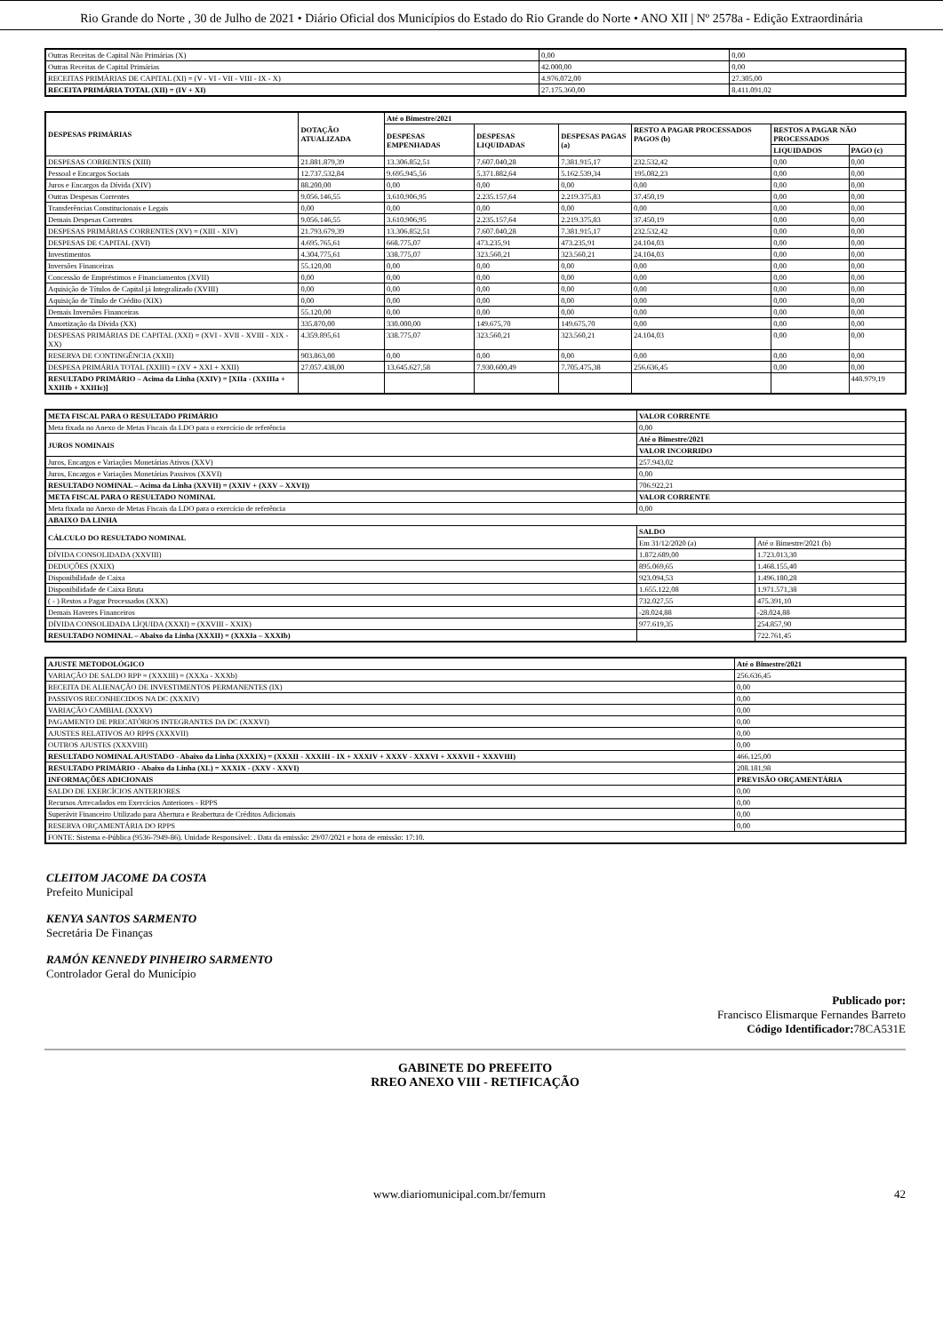Rio Grande do Norte , 30 de Julho de 2021 • Diário Oficial dos Municípios do Estado do Rio Grande do Norte • ANO XII | Nº 2578a - Edição Extraordinária
| Outras Receitas de Capital Não Primárias (X) | 0,00 | 0,00 |
| Outras Receitas de Capital Primárias | 42.000,00 | 0,00 |
| RECEITAS PRIMÁRIAS DE CAPITAL (XI) = (V - VI - VII - VIII - IX - X) | 4.976.072,00 | 27.305,00 |
| RECEITA PRIMÁRIA TOTAL (XII) = (IV + XI) | 27.175.360,00 | 8.411.091,02 |
| DESPESAS PRIMÁRIAS | DOTAÇÃO ATUALIZADA | Até o Bimestre/2021 | | | | | |
| --- | --- | --- | --- | --- | --- | --- | --- |
| | | DESPESAS EMPENHADAS | DESPESAS LIQUIDADAS | DESPESAS PAGAS (a) | RESTO A PAGAR PROCESSADOS PAGOS (b) | RESTOS A PAGAR NÃO PROCESSADOS | |
| | | | | | | LIQUIDADOS | PAGO (c) |
| DESPESAS CORRENTES (XIII) | 21.881.879,39 | 13.306.852,51 | 7.607.040,28 | 7.381.915,17 | 232.532,42 | 0,00 | 0,00 |
| Pessoal e Encargos Sociais | 12.737.532,84 | 9.695.945,56 | 5.371.882,64 | 5.162.539,34 | 195.082,23 | 0,00 | 0,00 |
| Juros e Encargos da Dívida (XIV) | 88.200,00 | 0,00 | 0,00 | 0,00 | 0,00 | 0,00 | 0,00 |
| Outras Despesas Correntes | 9.056.146,55 | 3.610.906,95 | 2.235.157,64 | 2.219.375,83 | 37.450,19 | 0,00 | 0,00 |
| Transferências Constitucionais e Legais | 0,00 | 0,00 | 0,00 | 0,00 | 0,00 | 0,00 | 0,00 |
| Demais Despesas Correntes | 9.056.146,55 | 3.610.906,95 | 2.235.157,64 | 2.219.375,83 | 37.450,19 | 0,00 | 0,00 |
| DESPESAS PRIMÁRIAS CORRENTES (XV) = (XIII - XIV) | 21.793.679,39 | 13.306.852,51 | 7.607.040,28 | 7.381.915,17 | 232.532,42 | 0,00 | 0,00 |
| DESPESAS DE CAPITAL (XVI) | 4.695.765,61 | 668.775,07 | 473.235,91 | 473.235,91 | 24.104,03 | 0,00 | 0,00 |
| Investimentos | 4.304.775,61 | 338.775,07 | 323.560,21 | 323.560,21 | 24.104,03 | 0,00 | 0,00 |
| Inversões Financeiras | 55.120,00 | 0,00 | 0,00 | 0,00 | 0,00 | 0,00 | 0,00 |
| Concessão de Empréstimos e Financiamentos (XVII) | 0,00 | 0,00 | 0,00 | 0,00 | 0,00 | 0,00 | 0,00 |
| Aquisição de Títulos de Capital já Integralizado (XVIII) | 0,00 | 0,00 | 0,00 | 0,00 | 0,00 | 0,00 | 0,00 |
| Aquisição de Título de Crédito (XIX) | 0,00 | 0,00 | 0,00 | 0,00 | 0,00 | 0,00 | 0,00 |
| Demais Inversões Financeiras | 55.120,00 | 0,00 | 0,00 | 0,00 | 0,00 | 0,00 | 0,00 |
| Amortização da Dívida (XX) | 335.870,00 | 330.000,00 | 149.675,70 | 149.675,70 | 0,00 | 0,00 | 0,00 |
| DESPESAS PRIMÁRIAS DE CAPITAL (XXI) = (XVI - XVII - XVIII - XIX - XX) | 4.359.895,61 | 338.775,07 | 323.560,21 | 323.560,21 | 24.104,03 | 0,00 | 0,00 |
| RESERVA DE CONTINGÊNCIA (XXII) | 903.863,00 | 0,00 | 0,00 | 0,00 | 0,00 | 0,00 | 0,00 |
| DESPESA PRIMÁRIA TOTAL (XXIII) = (XV + XXI + XXII) | 27.057.438,00 | 13.645.627,58 | 7.930.600,49 | 7.705.475,38 | 256.636,45 | 0,00 | 0,00 |
| RESULTADO PRIMÁRIO – Acima da Linha (XXIV) = [XIIa - (XXIIIa + XXIIIb + XXIIIc)] | | | | | | | 448.979,19 |
| META FISCAL PARA O RESULTADO PRIMÁRIO | VALOR CORRENTE | |
| --- | --- | --- |
| Meta fixada no Anexo de Metas Fiscais da LDO para o exercício de referência | 0,00 | |
| JUROS NOMINAIS | Até o Bimestre/2021 | |
| | VALOR INCORRIDO | |
| Juros, Encargos e Variações Monetárias Ativos (XXV) | 257.943,02 | |
| Juros, Encargos e Variações Monetárias Passivos (XXVI) | 0,00 | |
| RESULTADO NOMINAL – Acima da Linha (XXVII) = (XXIV + (XXV – XXVI)) | 706.922,21 | |
| META FISCAL PARA O RESULTADO NOMINAL | VALOR CORRENTE | |
| Meta fixada no Anexo de Metas Fiscais da LDO para o exercício de referência | 0,00 | |
| ABAIXO DA LINHA | | |
| CÁLCULO DO RESULTADO NOMINAL | SALDO | |
| | Em 31/12/2020 (a) | Até o Bimestre/2021 (b) |
| DÍVIDA CONSOLIDADA (XXVIII) | 1.872.689,00 | 1.723.013,30 |
| DEDUÇÕES (XXIX) | 895.069,65 | 1.468.155,40 |
| Disponibilidade de Caixa | 923.094,53 | 1.496.180,28 |
| Disponibilidade de Caixa Bruta | 1.655.122,08 | 1.971.571,38 |
| ( - ) Restos a Pagar Processados (XXX) | 732.027,55 | 475.391,10 |
| Demais Haveres Financeiros | -28.024,88 | -28.024,88 |
| DÍVIDA CONSOLIDADA LÍQUIDA (XXXI) = (XXVIII - XXIX) | 977.619,35 | 254.857,90 |
| RESULTADO NOMINAL – Abaixo da Linha (XXXII) = (XXXIa – XXXIb) | | 722.761,45 |
| AJUSTE METODOLÓGICO | Até o Bimestre/2021 |
| --- | --- |
| VARIAÇÃO DE SALDO RPP = (XXXIII) = (XXXa - XXXb) | 256.636,45 |
| RECEITA DE ALIENAÇÃO DE INVESTIMENTOS PERMANENTES (IX) | 0,00 |
| PASSIVOS RECONHECIDOS NA DC (XXXIV) | 0,00 |
| VARIAÇÃO CAMBIAL (XXXV) | 0,00 |
| PAGAMENTO DE PRECATÓRIOS INTEGRANTES DA DC (XXXVI) | 0,00 |
| AJUSTES RELATIVOS AO RPPS (XXXVII) | 0,00 |
| OUTROS AJUSTES (XXXVIII) | 0,00 |
| RESULTADO NOMINAL AJUSTADO - Abaixo da Linha (XXXIX) = (XXXII - XXXIII - IX + XXXIV + XXXV - XXXVI + XXXVII + XXXVIII) | 466.125,00 |
| RESULTADO PRIMÁRIO - Abaixo da Linha (XL) = XXXIX - (XXV - XXVI) | 208.181,98 |
| INFORMAÇÕES ADICIONAIS | PREVISÃO ORÇAMENTÁRIA |
| SALDO DE EXERCÍCIOS ANTERIORES | 0,00 |
| Recursos Arrecadados em Exercícios Anteriores - RPPS | 0,00 |
| Superávit Financeiro Utilizado para Abertura e Reabertura de Créditos Adicionais | 0,00 |
| RESERVA ORÇAMENTÁRIA DO RPPS | 0,00 |
| FONTE: Sistema e-Pública (9536-7949-86). Unidade Responsável: . Data da emissão: 29/07/2021 e hora de emissão: 17:10. | |
CLEITOM JACOME DA COSTA
Prefeito Municipal
KENYA SANTOS SARMENTO
Secretária De Finanças
RAMÓN KENNEDY PINHEIRO SARMENTO
Controlador Geral do Município
Publicado por:
Francisco Elismarque Fernandes Barreto
Código Identificador: 78CA531E
GABINETE DO PREFEITO
RREO ANEXO VIII - RETIFICAÇÃO
www.diariomunicipal.com.br/femurn 42